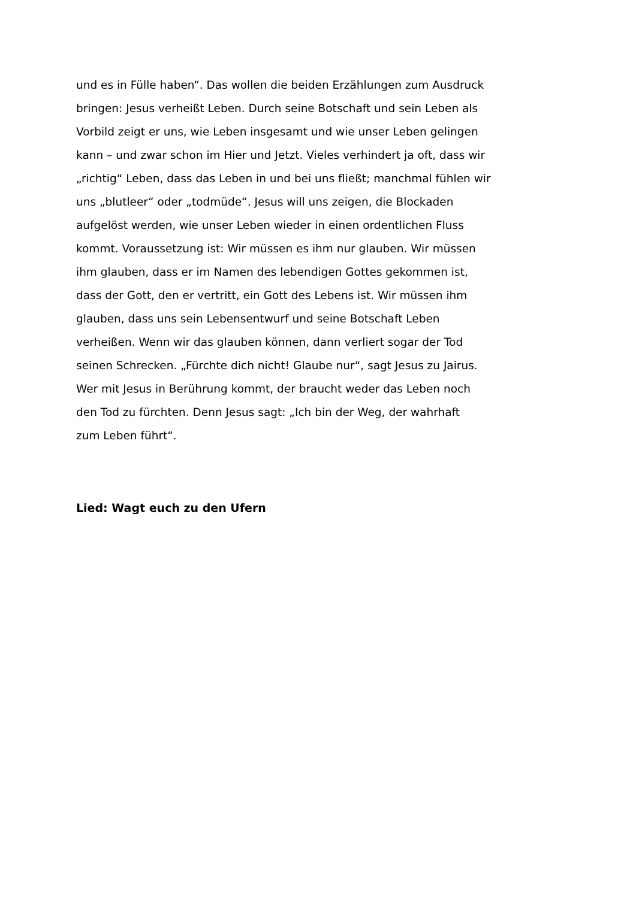und es in Fülle haben“. Das wollen die beiden Erzählungen zum Ausdruck
bringen: Jesus verheißt Leben. Durch seine Botschaft und sein Leben als
Vorbild zeigt er uns, wie Leben insgesamt und wie unser Leben gelingen
kann – und zwar schon im Hier und Jetzt. Vieles verhindert ja oft, dass wir
„richtig“ Leben, dass das Leben in und bei uns fließt; manchmal fühlen wir
uns „blutleer“ oder „todmüde“. Jesus will uns zeigen, die Blockaden
aufgelöst werden, wie unser Leben wieder in einen ordentlichen Fluss
kommt. Voraussetzung ist: Wir müssen es ihm nur glauben. Wir müssen
ihm glauben, dass er im Namen des lebendigen Gottes gekommen ist,
dass der Gott, den er vertritt, ein Gott des Lebens ist. Wir müssen ihm
glauben, dass uns sein Lebensentwurf und seine Botschaft Leben
verheißen. Wenn wir das glauben können, dann verliert sogar der Tod
seinen Schrecken. „Fürchte dich nicht! Glaube nur“, sagt Jesus zu Jairus.
Wer mit Jesus in Berührung kommt, der braucht weder das Leben noch
den Tod zu fürchten. Denn Jesus sagt: „Ich bin der Weg, der wahrhaft
zum Leben führt“.
Lied: Wagt euch zu den Ufern